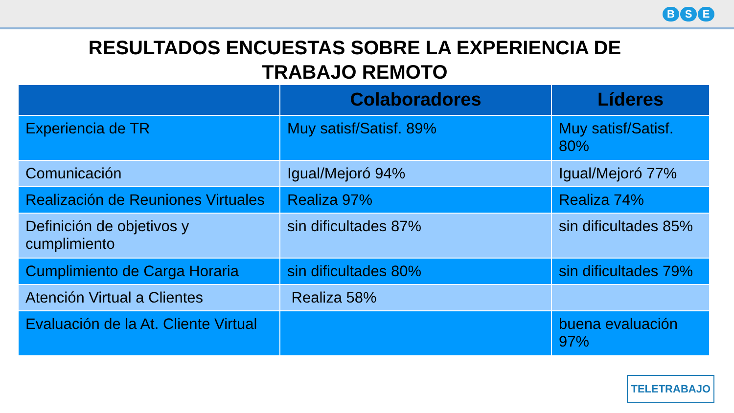B S E
RESULTADOS ENCUESTAS SOBRE LA EXPERIENCIA DE
TRABAJO REMOTO
| | Colaboradores | Líderes |
| --- | --- | --- |
| Experiencia de TR | Muy satisf/Satisf. 89% | Muy satisf/Satisf. 80% |
| Comunicación | Igual/Mejoró 94% | Igual/Mejoró 77% |
| Realización de Reuniones Virtuales | Realiza 97% | Realiza 74% |
| Definición de objetivos y cumplimiento | sin dificultades 87% | sin dificultades 85% |
| Cumplimiento de Carga Horaria | sin dificultades 80% | sin dificultades 79% |
| Atención Virtual a Clientes | Realiza 58% | |
| Evaluación de la At. Cliente Virtual | | buena evaluación 97% |
TELETRABAJO